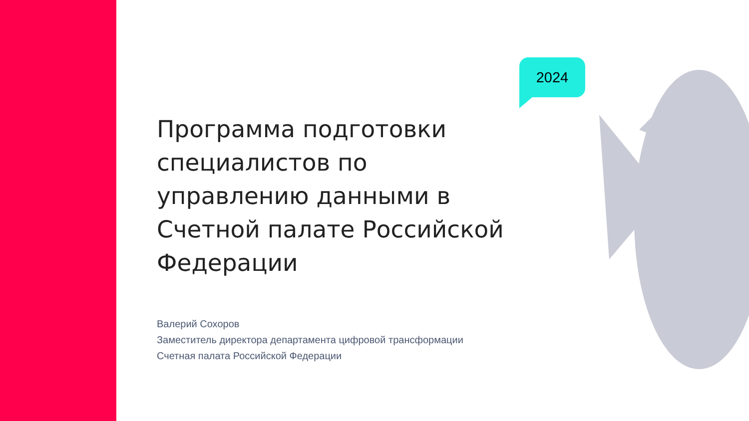2024
Программа подготовки специалистов по управлению данными в Счетной палате Российской Федерации
Валерий Сохоров
Заместитель директора департамента цифровой трансформации
Счетная палата Российской Федерации